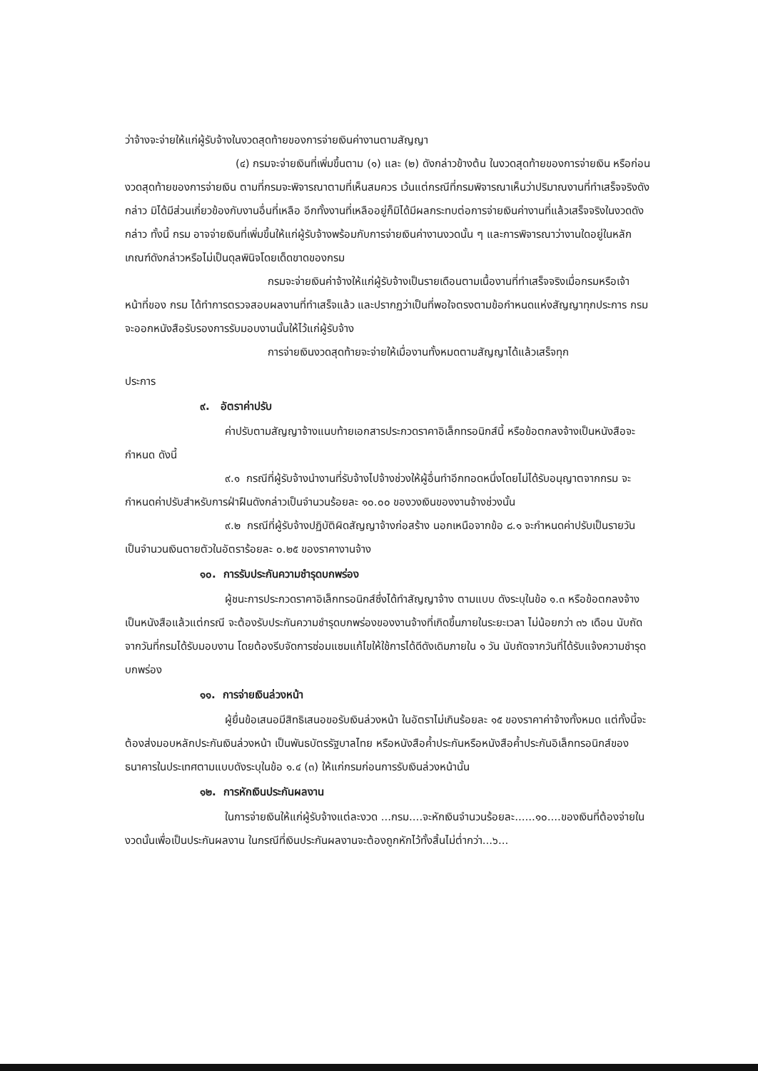ว่าจ้างจะจ่ายให้แก่ผู้รับจ้างในงวดสุดท้ายของการจ่ายเงินค่างานตามสัญญา
(๔) กรมจะจ่ายเงินที่เพิ่มขึ้นตาม (๑) และ (๒) ดังกล่าวข้างต้น ในงวดสุดท้ายของการจ่ายเงิน หรือก่อนงวดสุดท้ายของการจ่ายเงิน ตามที่กรมจะพิจารณาตามที่เห็นสมควร เว้นแต่กรณีที่กรมพิจารณาเห็นว่าปริมาณงานที่ทำเสร็จจริงดังกล่าว มิได้มีส่วนเกี่ยวข้องกับงานอื่นที่เหลือ อีกทั้งงานที่เหลืออยู่ก็มิได้มีผลกระทบต่อการจ่ายเงินค่างานที่แล้วเสร็จจริงในงวดดังกล่าว ทั้งนี้ กรม อาจจ่ายเงินที่เพิ่มขึ้นให้แก่ผู้รับจ้างพร้อมกับการจ่ายเงินค่างานงวดนั้น ๆ และการพิจารณาว่างานใดอยู่ในหลักเกณฑ์ดังกล่าวหรือไม่เป็นดุลพินิจโดยเด็ดขาดของกรม
กรมจะจ่ายเงินค่าจ้างให้แก่ผู้รับจ้างเป็นรายเดือนตามเนื้องานที่ทำเสร็จจริงเมื่อกรมหรือเจ้าหน้าที่ของ กรม ได้ทำการตรวจสอบผลงานที่ทำเสร็จแล้ว และปรากฏว่าเป็นที่พอใจตรงตามข้อกำหนดแห่งสัญญาทุกประการ กรม จะออกหนังสือรับรองการรับมอบงานนั้นให้ไว้แก่ผู้รับจ้าง
การจ่ายเงินงวดสุดท้ายจะจ่ายให้เมื่องานทั้งหมดตามสัญญาได้แล้วเสร็จทุก
ประการ
๙. อัตราค่าปรับ
ค่าปรับตามสัญญาจ้างแนบท้ายเอกสารประกวดราคาอิเล็กทรอนิกส์นี้ หรือข้อตกลงจ้างเป็นหนังสือจะกำหนด ดังนี้
๙.๑ กรณีที่ผู้รับจ้างนำงานที่รับจ้างไปจ้างช่วงให้ผู้อื่นทำอีกทอดหนึ่งโดยไม่ได้รับอนุญาตจากกรม จะกำหนดค่าปรับสำหรับการฝ่าฝืนดังกล่าวเป็นจำนวนร้อยละ ๑๐.๐๐ ของวงเงินของงานจ้างช่วงนั้น
๙.๒ กรณีที่ผู้รับจ้างปฏิบัติผิดสัญญาจ้างก่อสร้าง นอกเหนือจากข้อ ๘.๑ จะกำหนดค่าปรับเป็นรายวันเป็นจำนวนเงินตายตัวในอัตราร้อยละ ๐.๒๕ ของราคางานจ้าง
๑๐. การรับประกันความชำรุดบกพร่อง
ผู้ชนะการประกวดราคาอิเล็กทรอนิกส์ซึ่งได้ทำสัญญาจ้าง ตามแบบ ดังระบุในข้อ ๑.๓ หรือข้อตกลงจ้างเป็นหนังสือแล้วแต่กรณี จะต้องรับประกันความชำรุดบกพร่องของงานจ้างที่เกิดขึ้นภายในระยะเวลา ไม่น้อยกว่า ๓๖ เดือน นับถัดจากวันที่กรมได้รับมอบงาน โดยต้องรีบจัดการซ่อมแซมแก้ไขให้ใช้การได้ดีดังเดิมภายใน ๑ วัน นับถัดจากวันที่ได้รับแจ้งความชำรุดบกพร่อง
๑๑. การจ่ายเงินล่วงหน้า
ผู้ยื่นข้อเสนอมีสิทธิเสนอขอรับเงินล่วงหน้า ในอัตราไม่เกินร้อยละ ๑๕ ของราคาค่าจ้างทั้งหมด แต่ทั้งนี้จะต้องส่งมอบหลักประกันเงินล่วงหน้า เป็นพันธบัตรรัฐบาลไทย หรือหนังสือค้ำประกันหรือหนังสือค้ำประกันอิเล็กทรอนิกส์ของธนาคารในประเทศตามแบบดังระบุในข้อ ๑.๔ (๓) ให้แก่กรมก่อนการรับเงินล่วงหน้านั้น
๑๒. การหักเงินประกันผลงาน
ในการจ่ายเงินให้แก่ผู้รับจ้างแต่ละงวด ...กรม....จะหักเงินจำนวนร้อยละ......๑๐....ของเงินที่ต้องจ่ายในงวดนั้นเพื่อเป็นประกันผลงาน ในกรณีที่เงินประกันผลงานจะต้องถูกหักไว้ทั้งสิ้นไม่ต่ำกว่า...๖...